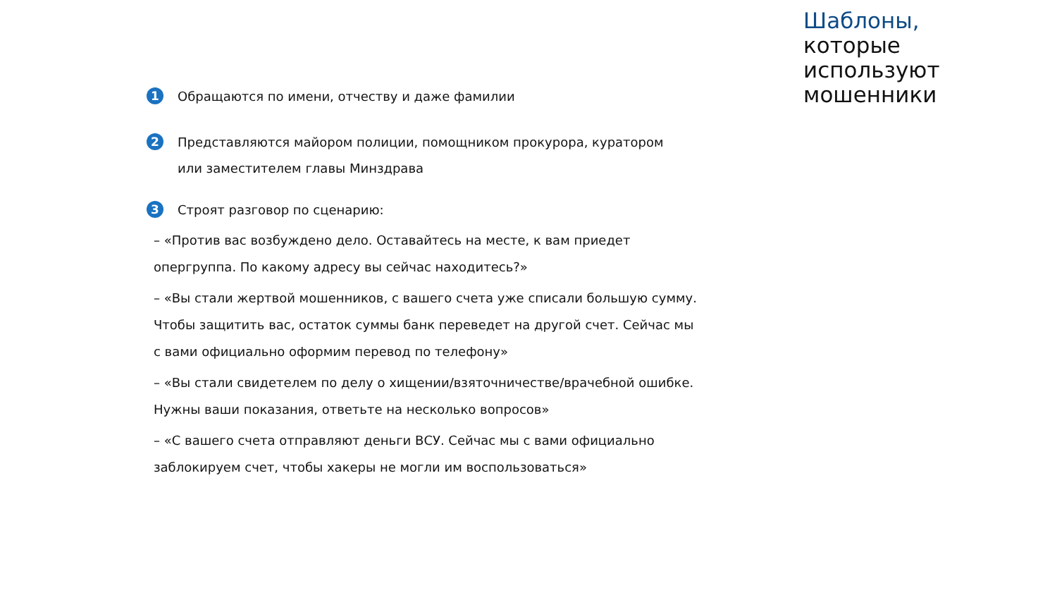1
Обращаются по имени, отчеству и даже фамилии
2
Представляются майором полиции, помощником прокурора, куратором
или заместителем главы Минздрава
3
Строят разговор по сценарию:
– «Против вас возбуждено дело. Оставайтесь на месте, к вам приедет
опергруппа. По какому адресу вы сейчас находитесь?»
– «Вы стали жертвой мошенников, с вашего счета уже списали большую сумму.
Чтобы защитить вас, остаток суммы банк переведет на другой счет. Сейчас мы
с вами официально оформим перевод по телефону»
– «Вы стали свидетелем по делу о хищении/взяточничестве/врачебной ошибке.
Нужны ваши показания, ответьте на несколько вопросов»
– «С вашего счета отправляют деньги ВСУ. Сейчас мы с вами официально
заблокируем счет, чтобы хакеры не могли им воспользоваться»
Шаблоны,
которые
используют
мошенники